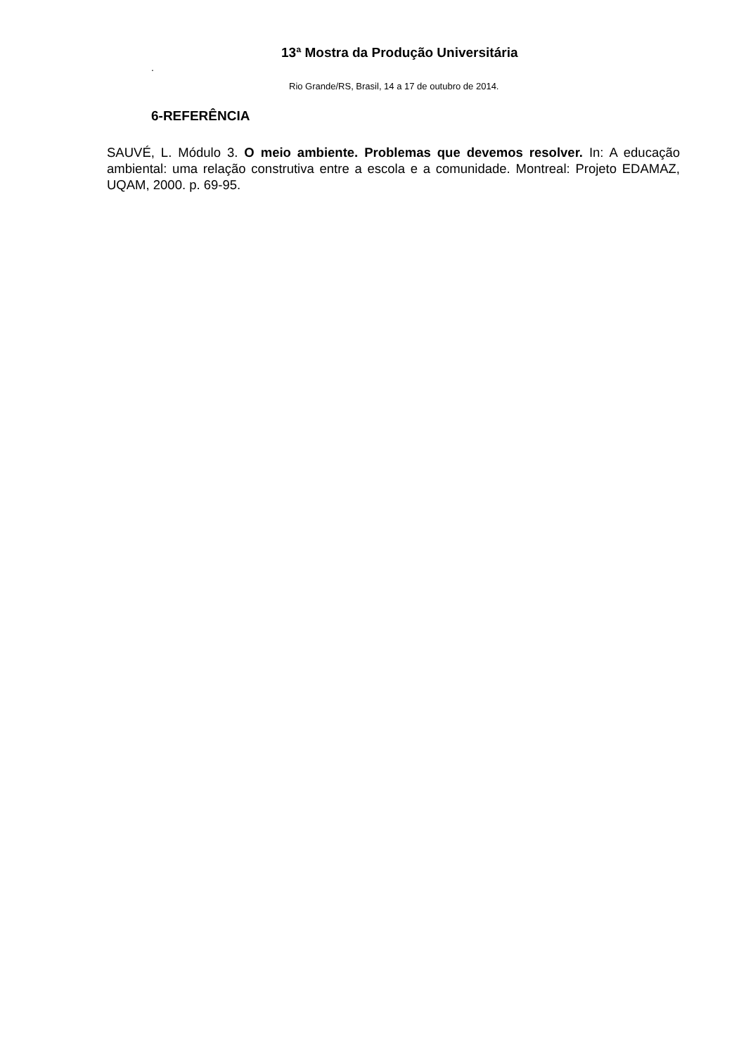13ª Mostra da Produção Universitária
.
Rio Grande/RS, Brasil, 14 a 17 de outubro de 2014.
6-REFERÊNCIA
SAUVÉ, L. Módulo 3. O meio ambiente. Problemas que devemos resolver. In: A educação ambiental: uma relação construtiva entre a escola e a comunidade. Montreal: Projeto EDAMAZ, UQAM, 2000. p. 69-95.